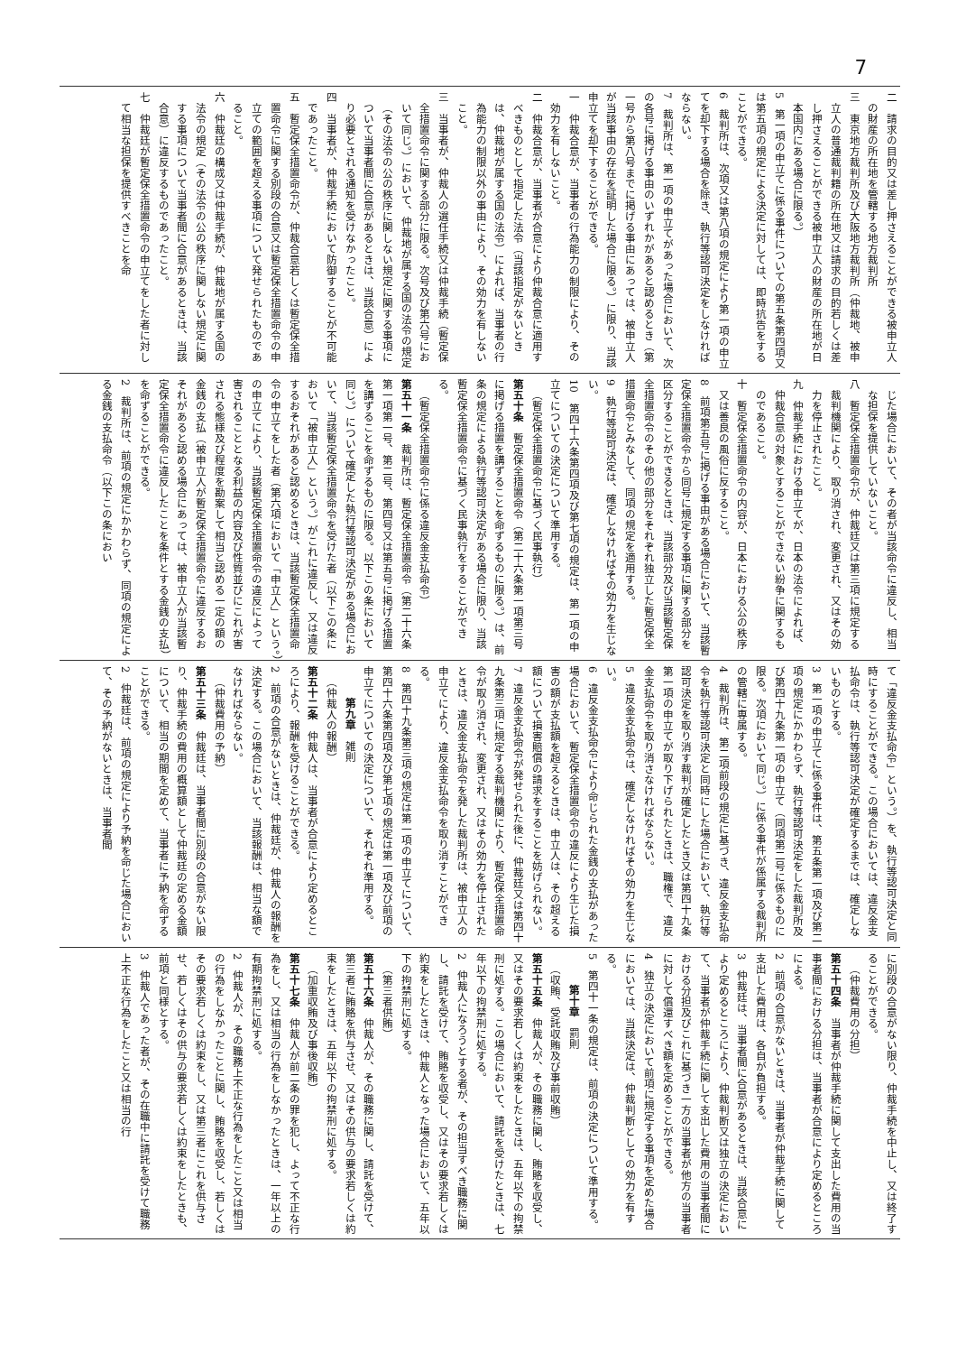7
二　請求の目的又は差し押さえることができる被申立人の財産の所在地を管轄する地方裁判所
三　東京地方裁判所及び大阪地方裁判所（仲裁地、被申立人の普通裁判籍の所在地又は請求の目的若しくは差し押さえることができる被申立人の財産の所在地が日本国内にある場合に限る。）
5　第一項の申立てに係る事件についての第五条第四項又は第五項の規定による決定に対しては、即時抗告をすることができる。
6　裁判所は、次項又は第八項の規定により第一項の申立てを却下する場合を除き、執行等認可決定をしなければならない。
7　裁判所は、第一項の申立てがあった場合において、次の各号に掲げる事由のいずれかがあると認めるとき（第一号から第八号までに掲げる事由にあっては、被申立人が当該事由の存在を証明した場合に限る。）に限り、当該申立てを却下することができる。
一　仲裁合意が、当事者の行為能力の制限により、その効力を有しないこと。
二　仲裁合意が、当事者が合意により仲裁合意に適用すべきものとして指定した法令（当該指定がないときは、仲裁地が属する国の法令）によれば、当事者の行為能力の制限以外の事由により、その効力を有しないこと。
三　当事者が、仲裁人の選任手続又は仲裁手続（暫定保全措置命令に関する部分に限る。次号及び第六号において同じ。）において、仲裁地が属する国の法令の規定（その法令の公の秩序に関しない規定に関する事項について当事者間に合意があるときは、当該合意）により必要とされる通知を受けなかったこと。
四　当事者が、仲裁手続において防御することが不可能であったこと。
五　暫定保全措置命令が、仲裁合意若しくは暫定保全措置命令に関する別段の合意又は暫定保全措置命令の申立ての範囲を超える事項について発せられたものであること。
六　仲裁廷の構成又は仲裁手続が、仲裁地が属する国の法令の規定（その法令の公の秩序に関しない規定に関する事項について当事者間に合意があるときは、当該合意）に違反するものであったこと。
七　仲裁廷が暫定保全措置命令の申立てをした者に対して相当な担保を提供すべきことを命
じた場合において、その者が当該命令に違反し、相当な担保を提供していないこと。
八　暫定保全措置命令が、仲裁廷又は第三項に規定する裁判機関により、取り消され、変更され、又はその効力を停止されたこと。
九　仲裁手続における申立てが、日本の法令によれば、仲裁合意の対象とすることができない紛争に関するものであること。
十　暫定保全措置命令の内容が、日本における公の秩序又は善良の風俗に反すること。
8　前項第五号に掲げる事由がある場合において、当該暫定保全措置命令から同号に規定する事項に関する部分を区分することができるときは、当該部分及び当該暫定保全措置命令のその他の部分をそれぞれ独立した暫定保全措置命令とみなして、同項の規定を適用する。
9　執行等認可決定は、確定しなければその効力を生じない。
10　第四十六条第四項及び第七項の規定は、第一項の申立てについての決定について準用する。
（暫定保全措置命令に基づく民事執行）
第五十条　暫定保全措置命令（第二十六条第一項第三号に掲げる措置を講ずることを命ずるものに限る。）は、前条の規定による執行等認可決定がある場合に限り、当該暫定保全措置命令に基づく民事執行をすることができる。
（暫定保全措置命令に係る違反金支払命令）
第五十一条　裁判所は、暫定保全措置命令（第二十六条第一項第一号、第二号、第四号又は第五号に掲げる措置を講ずることを命ずるものに限る。以下この条において同じ。）について確定した執行等認可決定がある場合において、当該暫定保全措置命令を受けた者（以下この条において「被申立人」という。）がこれに違反し、又は違反するおそれがあると認めるときは、当該暫定保全措置命令の申立てをした者（第六項において「申立人」という。）の申立てにより、当該暫定保全措置命令の違反によって害されることとなる利益の内容及び性質並びにこれが害される態様及び程度を勘案して相当と認める一定の額の金銭の支払（被申立人が暫定保全措置命令に違反するおそれがあると認める場合にあっては、被申立人が当該暫定保全措置命令に違反したことを条件とする金銭の支払）を命ずることができる。
2　裁判所は、前項の規定にかかわらず、同項の規定による金銭の支払命令（以下この条におい
て「違反金支払命令」という。）を、執行等認可決定と同時にすることができる。この場合においては、違反金支払命令は、執行等認可決定が確定するまでは、確定しないものとする。
3　第一項の申立てに係る事件は、第五条第一項及び第二項の規定にかかわらず、執行等認可決定をした裁判所及び第四十九条第一項の申立て（同項第二号に係るものに限る。次項において同じ。）に係る事件が係属する裁判所の管轄に専属する。
4　裁判所は、第二項前段の規定に基づき、違反金支払命令を執行等認可決定と同時にした場合において、執行等認可決定を取り消す裁判が確定したとき又は第四十九条第一項の申立てが取り下げられたときは、職権で、違反金支払命令を取り消さなければならない。
5　違反金支払命令は、確定しなければその効力を生じない。
6　違反金支払命令により命じられた金銭の支払があった場合において、暫定保全措置命令の違反により生じた損害の額が支払額を超えるときは、申立人は、その超える額について損害賠償の請求をすることを妨げられない。
7　違反金支払命令が発せられた後に、仲裁廷又は第四十九条第三項に規定する裁判機関により、暫定保全措置命令が取り消され、変更され、又はその効力を停止されたときは、違反金支払命令を発した裁判所は、被申立人の申立てにより、違反金支払命令を取り消すことができる。
8　第四十九条第三項の規定は第一項の申立てについて、第四十六条第四項及び第七項の規定は第一項及び前項の申立てについての決定について、それぞれ準用する。
第九章　雑則
（仲裁人の報酬）
第五十二条　仲裁人は、当事者が合意により定めるところにより、報酬を受けることができる。
2　前項の合意がないときは、仲裁廷が、仲裁人の報酬を決定する。この場合において、当該報酬は、相当な額でなければならない。
（仲裁費用の予納）
第五十三条　仲裁廷は、当事者間に別段の合意がない限り、仲裁手続の費用の概算額として仲裁廷の定める金額について、相当の期間を定めて、当事者に予納を命ずることができる。
2　仲裁廷は、前項の規定により予納を命じた場合において、その予納がないときは、当事者間
に別段の合意がない限り、仲裁手続を中止し、又は終了することができる。
（仲裁費用の分担）
第五十四条　当事者が仲裁手続に関して支出した費用の当事者間における分担は、当事者が合意により定めるところによる。
2　前項の合意がないときは、当事者が仲裁手続に関して支出した費用は、各自が負担する。
3　仲裁廷は、当事者間に合意があるときは、当該合意により定めるところにより、仲裁判断又は独立の決定において、当事者が仲裁手続に関して支出した費用の当事者間における分担及びこれに基づき一方の当事者が他方の当事者に対して償還すべき額を定めることができる。
4　独立の決定において前項に規定する事項を定めた場合においては、当該決定は、仲裁判断としての効力を有する。
5　第四十一条の規定は、前項の決定について準用する。
第十章　罰則
（収賄、受託収賄及び事前収賄）
第五十五条　仲裁人が、その職務に関し、賄賂を収受し、又はその要求若しくは約束をしたときは、五年以下の拘禁刑に処する。この場合において、請託を受けたときは、七年以下の拘禁刑に処する。
2　仲裁人になろうとする者が、その担当すべき職務に関し、請託を受けて、賄賂を収受し、又はその要求若しくは約束をしたときは、仲裁人となった場合において、五年以下の拘禁刑に処する。
（第三者供賄）
第五十六条　仲裁人が、その職務に関し、請託を受けて、第三者に賄賂を供与させ、又はその供与の要求若しくは約束をしたときは、五年以下の拘禁刑に処する。
（加重収賄及び事後収賄）
第五十七条　仲裁人が前二条の罪を犯し、よって不正な行為をし、又は相当の行為をしなかったときは、一年以上の有期拘禁刑に処する。
2　仲裁人が、その職務上不正な行為をしたこと又は相当の行為をしなかったことに関し、賄賂を収受し、若しくはその要求若しくは約束をし、又は第三者にこれを供与させ、若しくはその供与の要求若しくは約束をしたときも、前項と同様とする。
3　仲裁人であった者が、その在職中に請託を受けて職務上不正な行為をしたこと又は相当の行